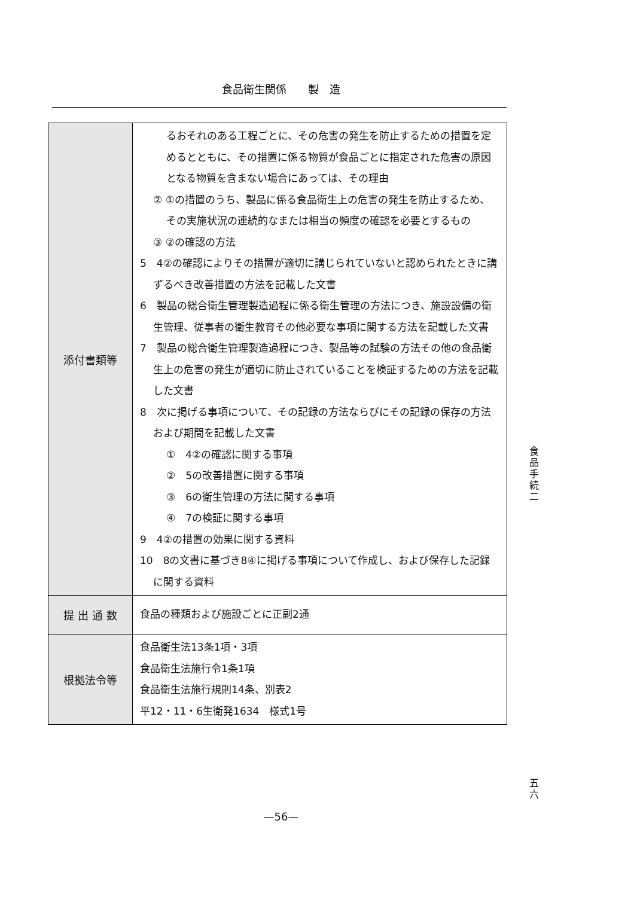食品衛生関係　　製　造
| 添付書類等 | るおそれのある工程ごとに、その危害の発生を防止するための措置を定めるとともに、その措置に係る物質が食品ごとに指定された危害の原因となる物質を含まない場合にあっては、その理由 ② ①の措置のうち、製品に係る食品衛生上の危害の発生を防止するため、その実施状況の連続的なまたは相当の頻度の確認を必要とするもの ③ ②の確認の方法 5 4②の確認によりその措置が適切に講じられていないと認められたときに講ずるべき改善措置の方法を記載した文書 6 製品の総合衛生管理製造過程に係る衛生管理の方法につき、施設設備の衛生管理、従事者の衛生教育その他必要な事項に関する方法を記載した文書 7 製品の総合衛生管理製造過程につき、製品等の試験の方法その他の食品衛生上の危害の発生が適切に防止されていることを検証するための方法を記載した文書 8 次に掲げる事項について、その記録の方法ならびにその記録の保存の方法および期間を記載した文書 ① 4②の確認に関する事項 ② 5の改善措置に関する事項 ③ 6の衛生管理の方法に関する事項 ④ 7の検証に関する事項 9 4②の措置の効果に関する資料 10 8の文書に基づき8④に掲げる事項について作成し、および保存した記録に関する資料 |
| 提 出 通 数 | 食品の種類および施設ごとに正副2通 |
| 根拠法令等 | 食品衛生法13条1項・3項 食品衛生法施行令1条1項 食品衛生法施行規則14条、別表2 平12・11・6生衛発1634 様式1号 |
食品手続二
五六
—56—